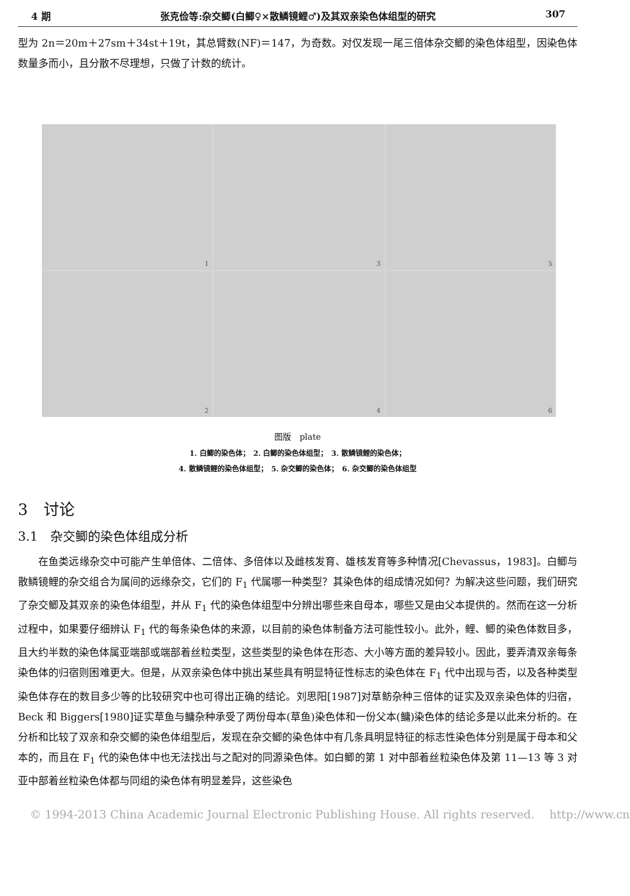4 期 张克俭等:杂交鲫(白鲫♀×散鳞镜鲤♂)及其双亲染色体组型的研究 307
型为 2n＝20m＋27sm＋34st＋19t，其总臂数(NF)＝147，为奇数。对仅发现一尾三倍体杂交鲫的染色体组型，因染色体数量多而小，且分散不尽理想，只做了计数的统计。
1
3
5
2
4
6
图版　plate
1. 白鲫的染色体；　2. 白鲫的染色体组型；　3. 散鳞镜鲤的染色体；
4. 散鳞镜鲤的染色体组型；　5. 杂交鲫的染色体；　6. 杂交鲫的染色体组型
3　讨论
3.1　杂交鲫的染色体组成分析
在鱼类远缘杂交中可能产生单倍体、二倍体、多倍体以及雌核发育、雄核发育等多种情况[Chevassus，1983]。白鲫与散鳞镜鲤的杂交组合为属间的远缘杂交，它们的 F<sub>1</sub> 代属哪一种类型？其染色体的组成情况如何？为解决这些问题，我们研究了杂交鲫及其双亲的染色体组型，并从 F<sub>1</sub> 代的染色体组型中分辨出哪些来自母本，哪些又是由父本提供的。然而在这一分析过程中，如果要仔细辨认 F<sub>1</sub> 代的每条染色体的来源，以目前的染色体制备方法可能性较小。此外，鲤、鲫的染色体数目多，且大约半数的染色体属亚端部或端部着丝粒类型，这些类型的染色体在形态、大小等方面的差异较小。因此，要弄清双亲每条染色体的归宿则困难更大。但是，从双亲染色体中挑出某些具有明显特征性标志的染色体在 F<sub>1</sub> 代中出现与否，以及各种类型染色体存在的数目多少等的比较研究中也可得出正确的结论。刘思阳[1987]对草鲂杂种三倍体的证实及双亲染色体的归宿，Beck 和 Biggers[1980]证实草鱼与鳙杂种承受了两份母本(草鱼)染色体和一份父本(鳙)染色体的结论多是以此来分析的。在分析和比较了双亲和杂交鲫的染色体组型后，发现在杂交鲫的染色体中有几条具明显特征的标志性染色体分别是属于母本和父本的，而且在 F<sub>1</sub> 代的染色体中也无法找出与之配对的同源染色体。如白鲫的第 1 对中部着丝粒染色体及第 11—13 等 3 对亚中部着丝粒染色体都与同组的染色体有明显差异，这些染色
© 1994-2013 China Academic Journal Electronic Publishing House. All rights reserved.　 http://www.cn